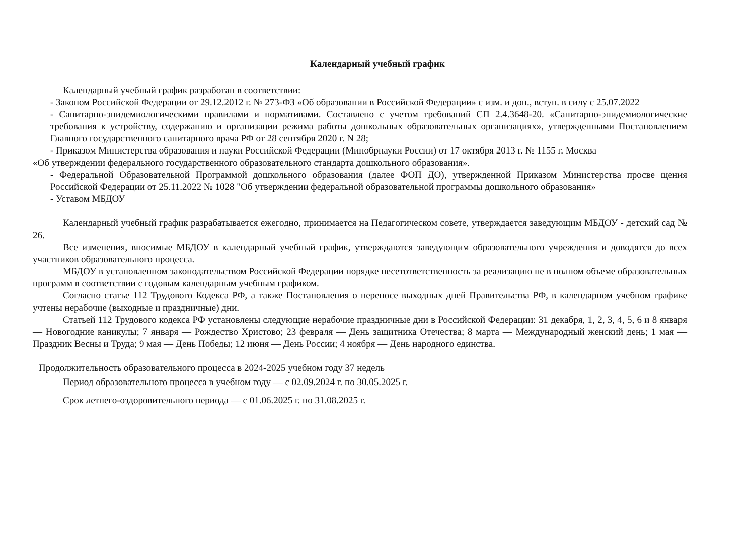Календарный учебный график
Календарный учебный график разработан в соответствии:
- Законом Российской Федерации от 29.12.2012 г. № 273-ФЗ «Об образовании в Российской Федерации» с изм. и доп., вступ. в силу с 25.07.2022
- Санитарно-эпидемиологическими правилами и нормативами. Составлено с учетом требований СП 2.4.3648-20. «Санитарно-эпидемиологические требования к устройству, содержанию и организации режима работы дошкольных образовательных организациях», утвержденными Постановлением Главного государственного санитарного врача РФ от 28 сентября 2020 г. N 28;
- Приказом Министерства образования и науки Российской Федерации (Минобрнауки России) от 17 октября 2013 г. № 1155 г. Москва
«Об утверждении федерального государственного образовательного стандарта дошкольного образования».
- Федеральной Образовательной Программой дошкольного образования (далее ФОП ДО), утвержденной Приказом Министерства просве щения Российской Федерации от 25.11.2022 № 1028 "Об утверждении федеральной образовательной программы дошкольного образования»
- Уставом МБДОУ
Календарный учебный график разрабатывается ежегодно, принимается на Педагогическом совете, утверждается заведующим МБДОУ - детский сад № 26.
Все изменения, вносимые МБДОУ в календарный учебный график, утверждаются заведующим образовательного учреждения и доводятся до всех участников образовательного процесса.
МБДОУ в установленном законодательством Российской Федерации порядке несетответственность за реализацию не в полном объеме образовательных программ в соответствии с годовым календарным учебным графиком.
Согласно статье 112 Трудового Кодекса РФ, а также Постановления о переносе выходных дней Правительства РФ, в календарном учебном графике учтены нерабочие (выходные и праздничные) дни.
Статьей 112 Трудового кодекса РФ установлены следующие нерабочие праздничные дни в Российской Федерации: 31 декабря, 1, 2, 3, 4, 5, 6 и 8 января — Новогодние каникулы; 7 января — Рождество Христово; 23 февраля — День защитника Отечества; 8 марта — Международный женский день; 1 мая — Праздник Весны и Труда; 9 мая — День Победы; 12 июня — День России; 4 ноября — День народного единства.
Продолжительность образовательного процесса в 2024-2025 учебном году 37 недель
Период образовательного процесса в учебном году — с 02.09.2024 г. по 30.05.2025 г.
Срок летнего-оздоровительного периода — с 01.06.2025 г. по 31.08.2025 г.